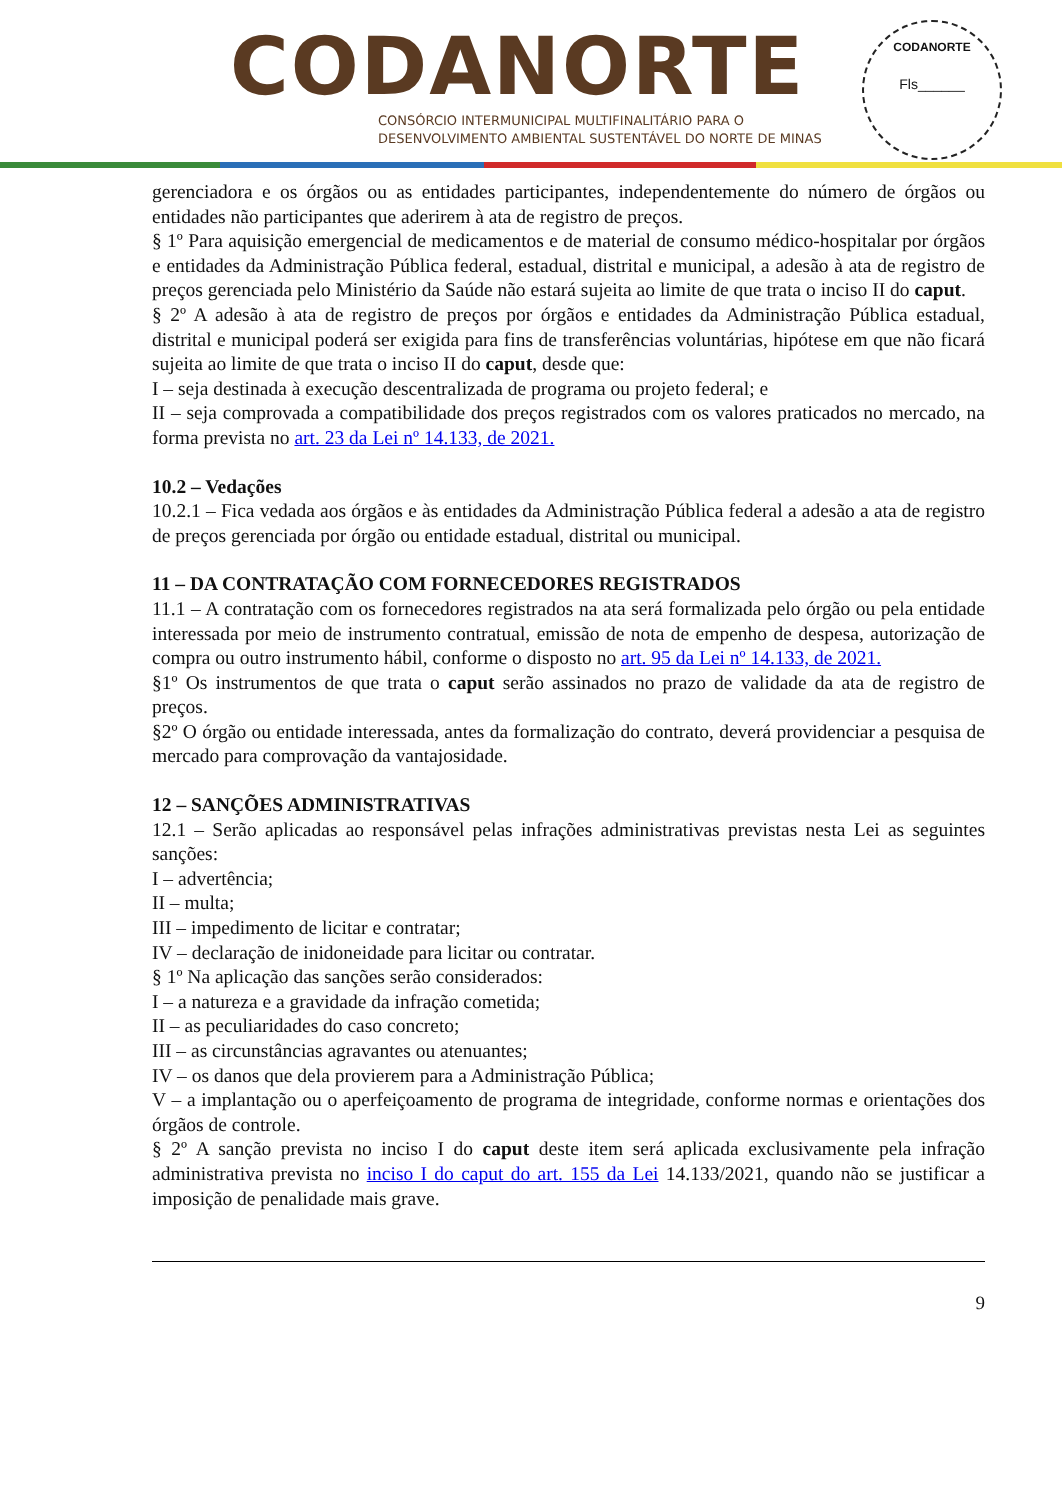CODANORTE
CONSÓRCIO INTERMUNICIPAL MULTIFINALITÁRIO PARA O
DESENVOLVIMENTO AMBIENTAL SUSTENTÁVEL DO NORTE DE MINAS
CODANORTE
Fls______
gerenciadora e os órgãos ou as entidades participantes, independentemente do número de órgãos ou entidades não participantes que aderirem à ata de registro de preços.
§ 1º Para aquisição emergencial de medicamentos e de material de consumo médico-hospitalar por órgãos e entidades da Administração Pública federal, estadual, distrital e municipal, a adesão à ata de registro de preços gerenciada pelo Ministério da Saúde não estará sujeita ao limite de que trata o inciso II do caput.
§ 2º A adesão à ata de registro de preços por órgãos e entidades da Administração Pública estadual, distrital e municipal poderá ser exigida para fins de transferências voluntárias, hipótese em que não ficará sujeita ao limite de que trata o inciso II do caput, desde que:
I – seja destinada à execução descentralizada de programa ou projeto federal; e
II – seja comprovada a compatibilidade dos preços registrados com os valores praticados no mercado, na forma prevista no art. 23 da Lei nº 14.133, de 2021.
10.2 – Vedações
10.2.1 – Fica vedada aos órgãos e às entidades da Administração Pública federal a adesão a ata de registro de preços gerenciada por órgão ou entidade estadual, distrital ou municipal.
11 – DA CONTRATAÇÃO COM FORNECEDORES REGISTRADOS
11.1 – A contratação com os fornecedores registrados na ata será formalizada pelo órgão ou pela entidade interessada por meio de instrumento contratual, emissão de nota de empenho de despesa, autorização de compra ou outro instrumento hábil, conforme o disposto no art. 95 da Lei nº 14.133, de 2021.
§1º Os instrumentos de que trata o caput serão assinados no prazo de validade da ata de registro de preços.
§2º O órgão ou entidade interessada, antes da formalização do contrato, deverá providenciar a pesquisa de mercado para comprovação da vantajosidade.
12 – SANÇÕES ADMINISTRATIVAS
12.1 – Serão aplicadas ao responsável pelas infrações administrativas previstas nesta Lei as seguintes sanções:
I – advertência;
II – multa;
III – impedimento de licitar e contratar;
IV – declaração de inidoneidade para licitar ou contratar.
§ 1º Na aplicação das sanções serão considerados:
I – a natureza e a gravidade da infração cometida;
II – as peculiaridades do caso concreto;
III – as circunstâncias agravantes ou atenuantes;
IV – os danos que dela provierem para a Administração Pública;
V – a implantação ou o aperfeiçoamento de programa de integridade, conforme normas e orientações dos órgãos de controle.
§ 2º A sanção prevista no inciso I do caput deste item será aplicada exclusivamente pela infração administrativa prevista no inciso I do caput do art. 155 da Lei 14.133/2021, quando não se justificar a imposição de penalidade mais grave.
9